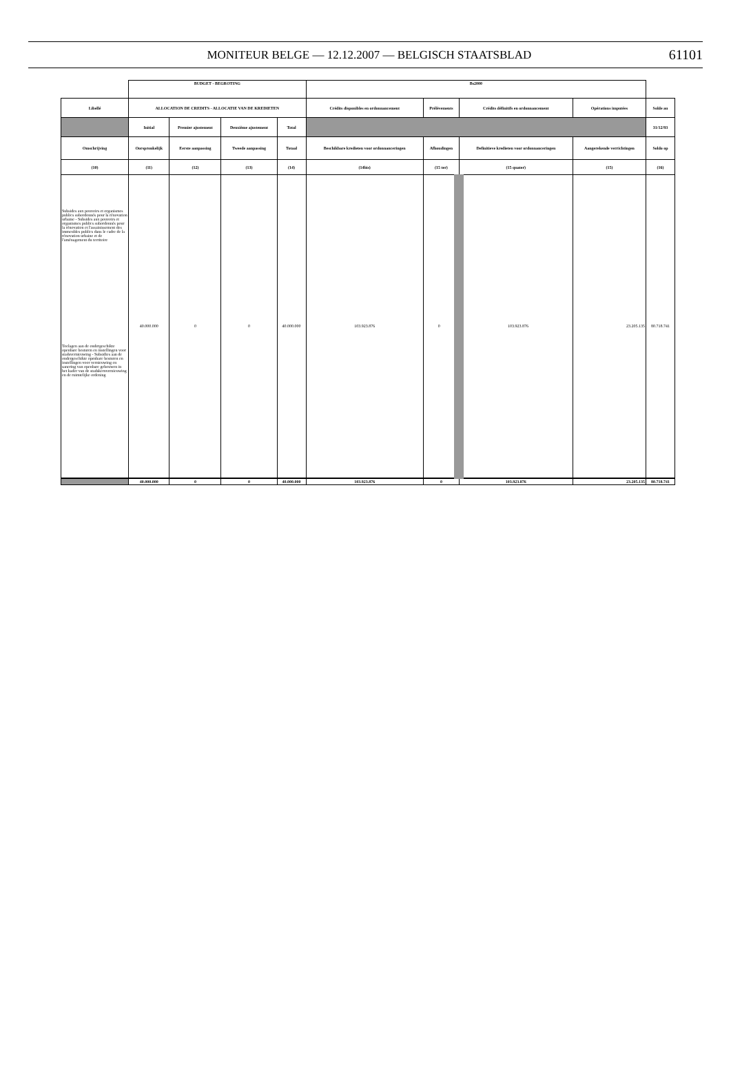MONITEUR BELGE — 12.12.2007 — BELGISCH STAATSBLAD
61101
| | BUDGET - BEGROTING | | | | Bs2000 | | | | |
| Libellé | ALLOCATION DE CREDITS - ALLOCATIE VAN DE KREDIETEN | | | | Crédits disponibles en ordonnancement | Prélèvements | Crédits définitifs en ordonnancement | Opérations imputées | Solde au |
| | Initial | Premier ajustement | Deuxième ajustement | Total | | | | | 31/12/93 |
| Omschrijving | Oorspronkelijk | Eerste aanpassing | Tweede aanpassing | Totaal | Beschikbare kredieten voor ordonnanceringen | Afhoudingen | Definitieve kredieten voor ordonnanceringen | Aangerekende verrichtingen | Soldo op |
| (10) | (11) | (12) | (13) | (14) | (14bis) | (15 ter) | (15 quater) | (15) | (16) |
| Subsides aux pouvoirs et organismes publics subordonnés pour la rénovation urbaine - Subsides aux pouvoirs et organismes publics subordonnés pour la rénovation et l'assainissement des immeubles publics dans le cadre de la rénovation urbaine et de l'aménagement du territoire Toelagen aan de ondergeschikte openbare besturen en instellingen voor stadsvernieuwing - Subsidies aan de ondergeschikte openbare besturen en instellingen voor vernieuwing en sanering van openbare gebouwen in het kader van de stadskernvernieuwing en de ruimtelijke ordening | 40.000.000 | 0 | 0 | 40.000.000 | 103.923.876 | 0 | 103.923.876 | 23.205.135 | 80.718.741 |
| | 40.000.000 | 0 | 0 | 40.000.000 | 103.923.876 | 0 | 103.923.876 | 23.205.135 | 80.718.741 |